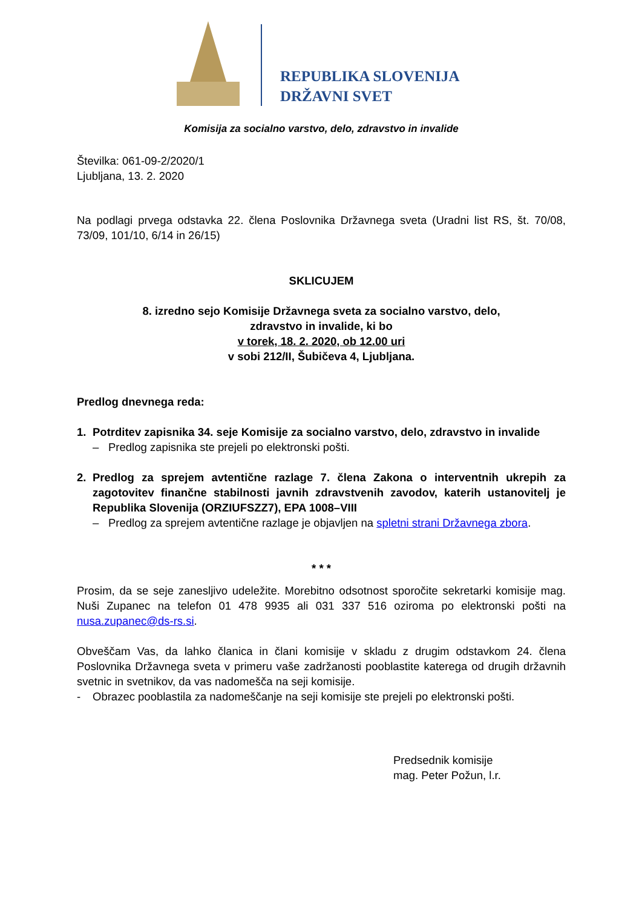REPUBLIKA SLOVENIJA
DRŽAVNI SVET
Komisija za socialno varstvo, delo, zdravstvo in invalide
Številka: 061-09-2/2020/1
Ljubljana, 13. 2. 2020
Na podlagi prvega odstavka 22. člena Poslovnika Državnega sveta (Uradni list RS, št. 70/08, 73/09, 101/10, 6/14 in 26/15)
SKLICUJEM
8. izredno sejo Komisije Državnega sveta za socialno varstvo, delo,
zdravstvo in invalide, ki bo
v torek, 18. 2. 2020, ob 12.00 uri
v sobi 212/II, Šubičeva 4, Ljubljana.
Predlog dnevnega reda:
1. Potrditev zapisnika 34. seje Komisije za socialno varstvo, delo, zdravstvo in invalide
– Predlog zapisnika ste prejeli po elektronski pošti.
2. Predlog za sprejem avtentične razlage 7. člena Zakona o interventnih ukrepih za zagotovitev finančne stabilnosti javnih zdravstvenih zavodov, katerih ustanovitelj je Republika Slovenija (ORZIUFSZZ7), EPA 1008–VIII
– Predlog za sprejem avtentične razlage je objavljen na spletni strani Državnega zbora.
* * *
Prosim, da se seje zanesljivo udeležite. Morebitno odsotnost sporočite sekretarki komisije mag. Nuši Zupanec na telefon 01 478 9935 ali 031 337 516 oziroma po elektronski pošti na nusa.zupanec@ds-rs.si.
Obveščam Vas, da lahko članica in člani komisije v skladu z drugim odstavkom 24. člena Poslovnika Državnega sveta v primeru vaše zadržanosti pooblastite katerega od drugih državnih svetnic in svetnikov, da vas nadomešča na seji komisije.
- Obrazec pooblastila za nadomeščanje na seji komisije ste prejeli po elektronski pošti.
Predsednik komisije
mag. Peter Požun, l.r.